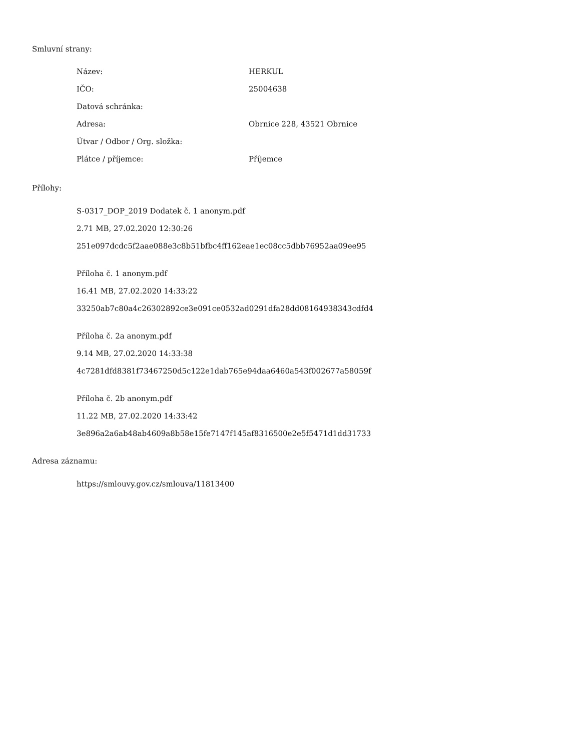Smluvní strany:
| Název: | HERKUL |
| IČO: | 25004638 |
| Datová schránka: | |
| Adresa: | Obrnice 228, 43521 Obrnice |
| Útvar / Odbor / Org. složka: | |
| Plátce / příjemce: | Příjemce |
Přílohy:
S-0317_DOP_2019 Dodatek č. 1 anonym.pdf
2.71 MB, 27.02.2020 12:30:26
251e097dcdc5f2aae088e3c8b51bfbc4ff162eae1ec08cc5dbb76952aa09ee95
Příloha č. 1 anonym.pdf
16.41 MB, 27.02.2020 14:33:22
33250ab7c80a4c26302892ce3e091ce0532ad0291dfa28dd08164938343cdfd4
Příloha č. 2a anonym.pdf
9.14 MB, 27.02.2020 14:33:38
4c7281dfd8381f73467250d5c122e1dab765e94daa6460a543f002677a58059f
Příloha č. 2b anonym.pdf
11.22 MB, 27.02.2020 14:33:42
3e896a2a6ab48ab4609a8b58e15fe7147f145af8316500e2e5f5471d1dd31733
Adresa záznamu:
https://smlouvy.gov.cz/smlouva/11813400